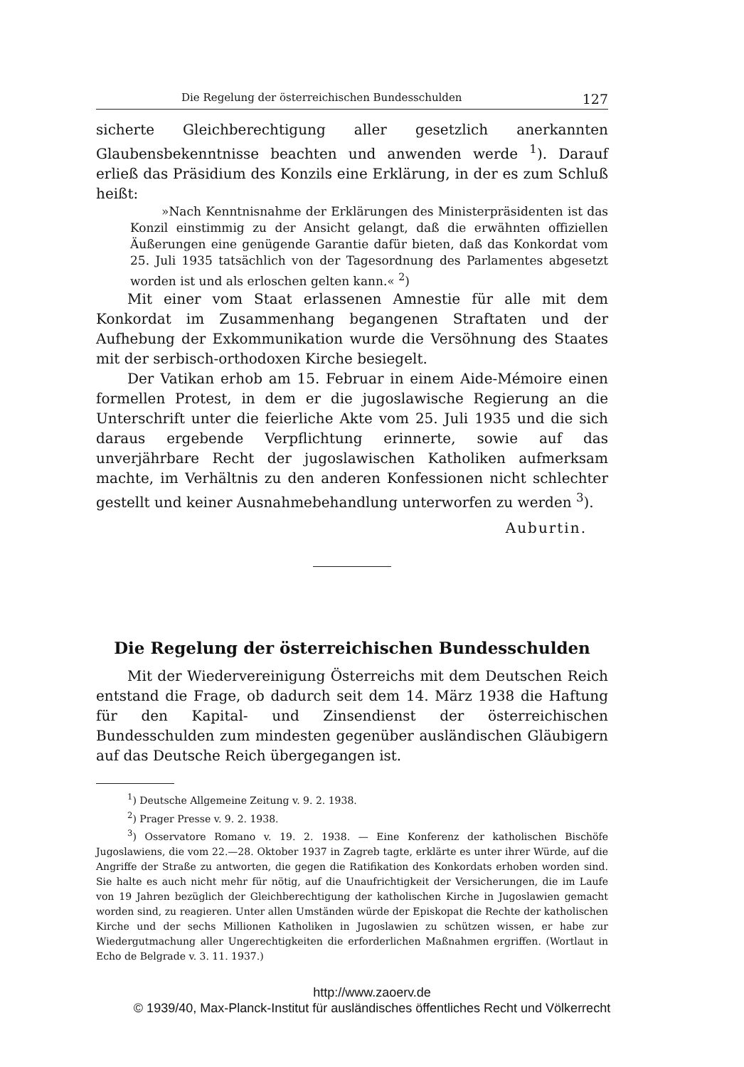Die Regelung der österreichischen Bundesschulden 127
sicherte Gleichberechtigung aller gesetzlich anerkannten Glaubensbekenntnisse beachten und anwenden werde <sup>1</sup>). Darauf erließ das Präsidium des Konzils eine Erklärung, in der es zum Schluß heißt:
»Nach Kenntnisnahme der Erklärungen des Ministerpräsidenten ist das Konzil einstimmig zu der Ansicht gelangt, daß die erwähnten offiziellen Äußerungen eine genügende Garantie dafür bieten, daß das Konkordat vom 25. Juli 1935 tatsächlich von der Tagesordnung des Parlamentes abgesetzt worden ist und als erloschen gelten kann.« <sup>2</sup>)
Mit einer vom Staat erlassenen Amnestie für alle mit dem Konkordat im Zusammenhang begangenen Straftaten und der Aufhebung der Exkommunikation wurde die Versöhnung des Staates mit der serbisch-orthodoxen Kirche besiegelt.
Der Vatikan erhob am 15. Februar in einem Aide-Mémoire einen formellen Protest, in dem er die jugoslawische Regierung an die Unterschrift unter die feierliche Akte vom 25. Juli 1935 und die sich daraus ergebende Verpflichtung erinnerte, sowie auf das unverjährbare Recht der jugoslawischen Katholiken aufmerksam machte, im Verhältnis zu den anderen Konfessionen nicht schlechter gestellt und keiner Ausnahmebehandlung unterworfen zu werden <sup>3</sup>).
Auburtin.
Die Regelung der österreichischen Bundesschulden
Mit der Wiedervereinigung Österreichs mit dem Deutschen Reich entstand die Frage, ob dadurch seit dem 14. März 1938 die Haftung für den Kapital- und Zinsendienst der österreichischen Bundesschulden zum mindesten gegenüber ausländischen Gläubigern auf das Deutsche Reich übergegangen ist.
<sup>1</sup>) Deutsche Allgemeine Zeitung v. 9. 2. 1938.
<sup>2</sup>) Prager Presse v. 9. 2. 1938.
<sup>3</sup>) Osservatore Romano v. 19. 2. 1938. — Eine Konferenz der katholischen Bischöfe Jugoslawiens, die vom 22.—28. Oktober 1937 in Zagreb tagte, erklärte es unter ihrer Würde, auf die Angriffe der Straße zu antworten, die gegen die Ratifikation des Konkordats erhoben worden sind. Sie halte es auch nicht mehr für nötig, auf die Unaufrichtigkeit der Versicherungen, die im Laufe von 19 Jahren bezüglich der Gleichberechtigung der katholischen Kirche in Jugoslawien gemacht worden sind, zu reagieren. Unter allen Umständen würde der Episkopat die Rechte der katholischen Kirche und der sechs Millionen Katholiken in Jugoslawien zu schützen wissen, er habe zur Wiedergutmachung aller Ungerechtigkeiten die erforderlichen Maßnahmen ergriffen. (Wortlaut in Echo de Belgrade v. 3. 11. 1937.)
http://www.zaoerv.de
© 1939/40, Max-Planck-Institut für ausländisches öffentliches Recht und Völkerrecht